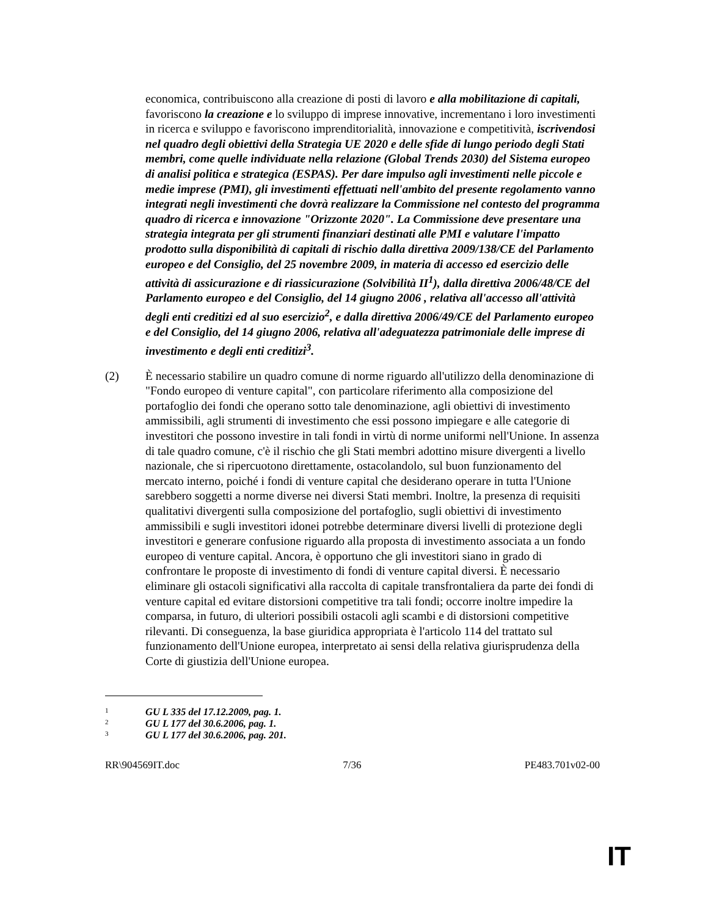economica, contribuiscono alla creazione di posti di lavoro e alla mobilitazione di capitali, favoriscono la creazione e lo sviluppo di imprese innovative, incrementano i loro investimenti in ricerca e sviluppo e favoriscono imprenditorialità, innovazione e competitività, iscrivendosi nel quadro degli obiettivi della Strategia UE 2020 e delle sfide di lungo periodo degli Stati membri, come quelle individuate nella relazione (Global Trends 2030) del Sistema europeo di analisi politica e strategica (ESPAS). Per dare impulso agli investimenti nelle piccole e medie imprese (PMI), gli investimenti effettuati nell'ambito del presente regolamento vanno integrati negli investimenti che dovrà realizzare la Commissione nel contesto del programma quadro di ricerca e innovazione "Orizzonte 2020". La Commissione deve presentare una strategia integrata per gli strumenti finanziari destinati alle PMI e valutare l'impatto prodotto sulla disponibilità di capitali di rischio dalla direttiva 2009/138/CE del Parlamento europeo e del Consiglio, del 25 novembre 2009, in materia di accesso ed esercizio delle attività di assicurazione e di riassicurazione (Solvibilità II<sup>1</sup>), dalla direttiva 2006/48/CE del Parlamento europeo e del Consiglio, del 14 giugno 2006 , relativa all'accesso all'attività degli enti creditizi ed al suo esercizio<sup>2</sup>, e dalla direttiva 2006/49/CE del Parlamento europeo e del Consiglio, del 14 giugno 2006, relativa all'adeguatezza patrimoniale delle imprese di investimento e degli enti creditizi<sup>3</sup>.
(2) È necessario stabilire un quadro comune di norme riguardo all'utilizzo della denominazione di "Fondo europeo di venture capital", con particolare riferimento alla composizione del portafoglio dei fondi che operano sotto tale denominazione, agli obiettivi di investimento ammissibili, agli strumenti di investimento che essi possono impiegare e alle categorie di investitori che possono investire in tali fondi in virtù di norme uniformi nell'Unione. In assenza di tale quadro comune, c'è il rischio che gli Stati membri adottino misure divergenti a livello nazionale, che si ripercuotono direttamente, ostacolandolo, sul buon funzionamento del mercato interno, poiché i fondi di venture capital che desiderano operare in tutta l'Unione sarebbero soggetti a norme diverse nei diversi Stati membri. Inoltre, la presenza di requisiti qualitativi divergenti sulla composizione del portafoglio, sugli obiettivi di investimento ammissibili e sugli investitori idonei potrebbe determinare diversi livelli di protezione degli investitori e generare confusione riguardo alla proposta di investimento associata a un fondo europeo di venture capital. Ancora, è opportuno che gli investitori siano in grado di confrontare le proposte di investimento di fondi di venture capital diversi. È necessario eliminare gli ostacoli significativi alla raccolta di capitale transfrontaliera da parte dei fondi di venture capital ed evitare distorsioni competitive tra tali fondi; occorre inoltre impedire la comparsa, in futuro, di ulteriori possibili ostacoli agli scambi e di distorsioni competitive rilevanti. Di conseguenza, la base giuridica appropriata è l'articolo 114 del trattato sul funzionamento dell'Unione europea, interpretato ai sensi della relativa giurisprudenza della Corte di giustizia dell'Unione europea.
1 GU L 335 del 17.12.2009, pag. 1.
2 GU L 177 del 30.6.2006, pag. 1.
3 GU L 177 del 30.6.2006, pag. 201.
RR\904569IT.doc 7/36 PE483.701v02-00
IT